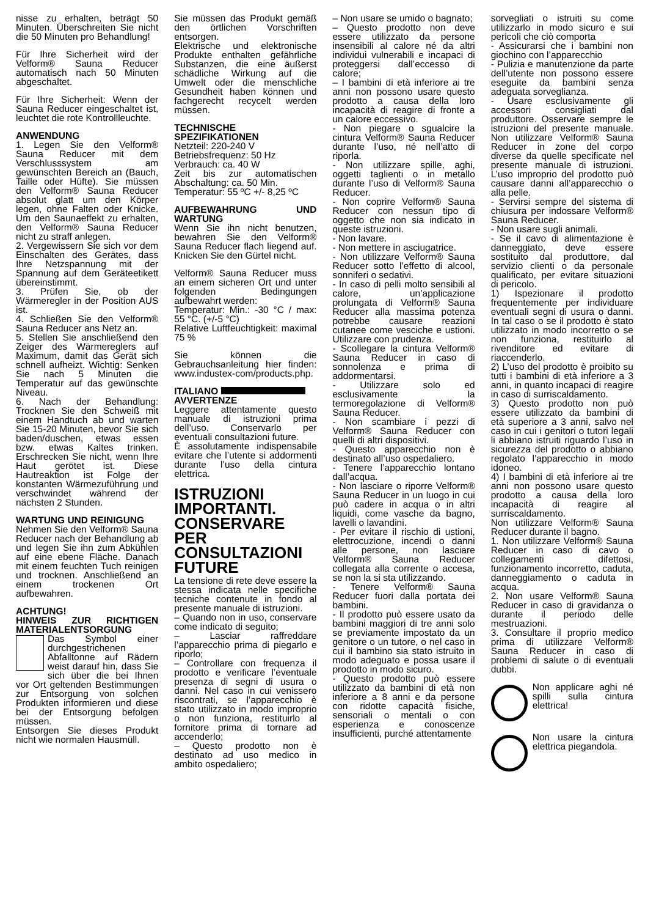nisse zu erhalten, beträgt 50 Minuten. Überschreiten Sie nicht die 50 Minuten pro Behandlung!
Für Ihre Sicherheit wird der Velform® Sauna Reducer automatisch nach 50 Minuten abgeschaltet.
Für Ihre Sicherheit: Wenn der Sauna Reducer eingeschaltet ist, leuchtet die rote Kontrollleuchte.
ANWENDUNG
1. Legen Sie den Velform® Sauna Reducer mit dem Verschlusssystem am gewünschten Bereich an (Bauch, Taille oder Hüfte). Sie müssen den Velform® Sauna Reducer absolut glatt um den Körper legen, ohne Falten oder Knicke. Um den Saunaeffekt zu erhalten, den Velform® Sauna Reducer nicht zu straff anlegen.
2. Vergewissern Sie sich vor dem Einschalten des Gerätes, dass Ihre Netzspannung mit der Spannung auf dem Geräteetikett übereinstimmt.
3. Prüfen Sie, ob der Wärmeregler in der Position AUS ist.
4. Schließen Sie den Velform® Sauna Reducer ans Netz an.
5. Stellen Sie anschließend den Zeiger des Wärmereglers auf Maximum, damit das Gerät sich schnell aufheizt. Wichtig: Senken Sie nach 5 Minuten die Temperatur auf das gewünschte Niveau.
6. Nach der Behandlung: Trocknen Sie den Schweiß mit einem Handtuch ab und warten Sie 15-20 Minuten, bevor Sie sich baden/duschen, etwas essen bzw. etwas Kaltes trinken. Erschrecken Sie nicht, wenn Ihre Haut gerötet ist. Diese Hautreaktion ist Folge der konstanten Wärmezuführung und verschwindet während der nächsten 2 Stunden.
WARTUNG UND REINIGUNG
Nehmen Sie den Velform® Sauna Reducer nach der Behandlung ab und legen Sie ihn zum Abkühlen auf eine ebene Fläche. Danach mit einem feuchten Tuch reinigen und trocknen. Anschließend an einem trockenen Ort aufbewahren.
ACHTUNG!
HINWEIS ZUR RICHTIGEN MATERIALENTSORGUNG
Das Symbol einer durchgestrichenen Abfalltonne auf Rädern weist darauf hin, dass Sie sich über die bei Ihnen vor Ort geltenden Bestimmungen zur Entsorgung von solchen Produkten informieren und diese bei der Entsorgung befolgen müssen.
Entsorgen Sie dieses Produkt nicht wie normalen Hausmüll.
Sie müssen das Produkt gemäß den örtlichen Vorschriften entsorgen.
Elektrische und elektronische Produkte enthalten gefährliche Substanzen, die eine äußerst schädliche Wirkung auf die Umwelt oder die menschliche Gesundheit haben können und fachgerecht recycelt werden müssen.
TECHNISCHE SPEZIFIKATIONEN
Netzteil: 220-240 V
Betriebsfrequenz: 50 Hz
Verbrauch: ca. 40 W
Zeit bis zur automatischen Abschaltung: ca. 50 Min.
Temperatur: 55 ºC +/- 8,25 ºC
AUFBEWAHRUNG UND WARTUNG
Wenn Sie ihn nicht benutzen, bewahren Sie den Velform® Sauna Reducer flach liegend auf. Knicken Sie den Gürtel nicht.
Velform® Sauna Reducer muss an einem sicheren Ort und unter folgenden Bedingungen aufbewahrt werden:
Temperatur: Min.: -30 °C / max: 55 °C. (+/-5 °C)
Relative Luftfeuchtigkeit: maximal 75 %
Sie können die Gebrauchsanleitung hier finden: www.industex-com/products.php.
ITALIANO
AVVERTENZE
Leggere attentamente questo manuale di istruzioni prima dell’uso. Conservarlo per eventuali consultazioni future.
È assolutamente indispensabile evitare che l’utente si addormenti durante l’uso della cintura elettrica.
ISTRUZIONI IMPORTANTI. CONSERVARE PER CONSULTAZIONI FUTURE
La tensione di rete deve essere la stessa indicata nelle specifiche tecniche contenute in fondo al presente manuale di istruzioni.
– Quando non in uso, conservare come indicato di seguito;
– Lasciar raffreddare l’apparecchio prima di piegarlo e riporlo;
– Controllare con frequenza il prodotto e verificare l’eventuale presenza di segni di usura o danni. Nel caso in cui venissero riscontrati, se l’apparecchio è stato utilizzato in modo improprio o non funziona, restituirlo al fornitore prima di tornare ad accenderlo;
– Questo prodotto non è destinato ad uso medico in ambito ospedaliero;
– Non usare se umido o bagnato;
– Questo prodotto non deve essere utilizzato da persone insensibili al calore né da altri individui vulnerabili e incapaci di proteggersi dall’eccesso di calore;
– I bambini di età inferiore ai tre anni non possono usare questo prodotto a causa della loro incapacità di reagire di fronte a un calore eccessivo.
- Non piegare o sgualcire la cintura Velform® Sauna Reducer durante l’uso, né nell’atto di riporla.
- Non utilizzare spille, aghi, oggetti taglienti o in metallo durante l’uso di Velform® Sauna Reducer.
- Non coprire Velform® Sauna Reducer con nessun tipo di oggetto che non sia indicato in queste istruzioni.
- Non lavare.
- Non mettere in asciugatrice.
- Non utilizzare Velform® Sauna Reducer sotto l’effetto di alcool, sonniferi o sedativi.
- In caso di pelli molto sensibili al calore, un’applicazione prolungata di Velform® Sauna Reducer alla massima potenza potrebbe causare reazioni cutanee come vesciche e ustioni. Utilizzare con prudenza.
- Scollegare la cintura Velform® Sauna Reducer in caso di sonnolenza e prima di addormentarsi.
- Utilizzare solo ed esclusivamente la termoregolazione di Velform® Sauna Reducer.
- Non scambiare i pezzi di Velform® Sauna Reducer con quelli di altri dispositivi.
- Questo apparecchio non è destinato all’uso ospedaliero.
- Tenere l’apparecchio lontano dall’acqua.
- Non lasciare o riporre Velform® Sauna Reducer in un luogo in cui può cadere in acqua o in altri liquidi, come vasche da bagno, lavelli o lavandini.
- Per evitare il rischio di ustioni, elettrocuzione, incendi o danni alle persone, non lasciare Velform® Sauna Reducer collegata alla corrente o accesa, se non la si sta utilizzando.
- Tenere Velform® Sauna Reducer fuori dalla portata dei bambini.
- Il prodotto può essere usato da bambini maggiori di tre anni solo se previamente impostato da un genitore o un tutore, o nel caso in cui il bambino sia stato istruito in modo adeguato e possa usare il prodotto in modo sicuro.
- Questo prodotto può essere utilizzato da bambini di età non inferiore a 8 anni e da persone con ridotte capacità fisiche, sensoriali o mentali o con esperienza e conoscenze insufficienti, purché attentamente
sorvegliati o istruiti su come utilizzarlo in modo sicuro e sui pericoli che ciò comporta
- Assicurarsi che i bambini non giochino con l’apparecchio
- Pulizia e manutenzione da parte dell’utente non possono essere eseguite da bambini senza adeguata sorveglianza.
- Usare esclusivamente gli accessori consigliati dal produttore. Osservare sempre le istruzioni del presente manuale. Non utilizzare Velform® Sauna Reducer in zone del corpo diverse da quelle specificate nel presente manuale di istruzioni. L’uso improprio del prodotto può causare danni all’apparecchio o alla pelle.
- Servirsi sempre del sistema di chiusura per indossare Velform® Sauna Reducer.
- Non usare sugli animali.
- Se il cavo di alimentazione è danneggiato, deve essere sostituito dal produttore, dal servizio clienti o da personale qualificato, per evitare situazioni di pericolo.
1) Ispezionare il prodotto frequentemente per individuare eventuali segni di usura o danni. In tal caso o se il prodotto è stato utilizzato in modo incorretto o se non funziona, restituirlo al rivenditore ed evitare di riaccenderlo.
2) L’uso del prodotto è proibito su tutti i bambini di età inferiore a 3 anni, in quanto incapaci di reagire in caso di surriscaldamento.
3) Questo prodotto non può essere utilizzato da bambini di età superiore a 3 anni, salvo nel caso in cui i genitori o tutori legali li abbiano istruiti riguardo l’uso in sicurezza del prodotto o abbiano regolato l’apparecchio in modo idoneo.
4) I bambini di età inferiore ai tre anni non possono usare questo prodotto a causa della loro incapacità di reagire al surriscaldamento.
Non utilizzare Velform® Sauna Reducer durante il bagno.
1. Non utilizzare Velform® Sauna Reducer in caso di cavo o collegamenti difettosi, funzionamento incorretto, caduta, danneggiamento o caduta in acqua.
2. Non usare Velform® Sauna Reducer in caso di gravidanza o durante il periodo delle mestruazioni.
3. Consultare il proprio medico prima di utilizzare Velform® Sauna Reducer in caso di problemi di salute o di eventuali dubbi.
Non applicare aghi né spilli sulla cintura elettrica!
Non usare la cintura elettrica piegandola.